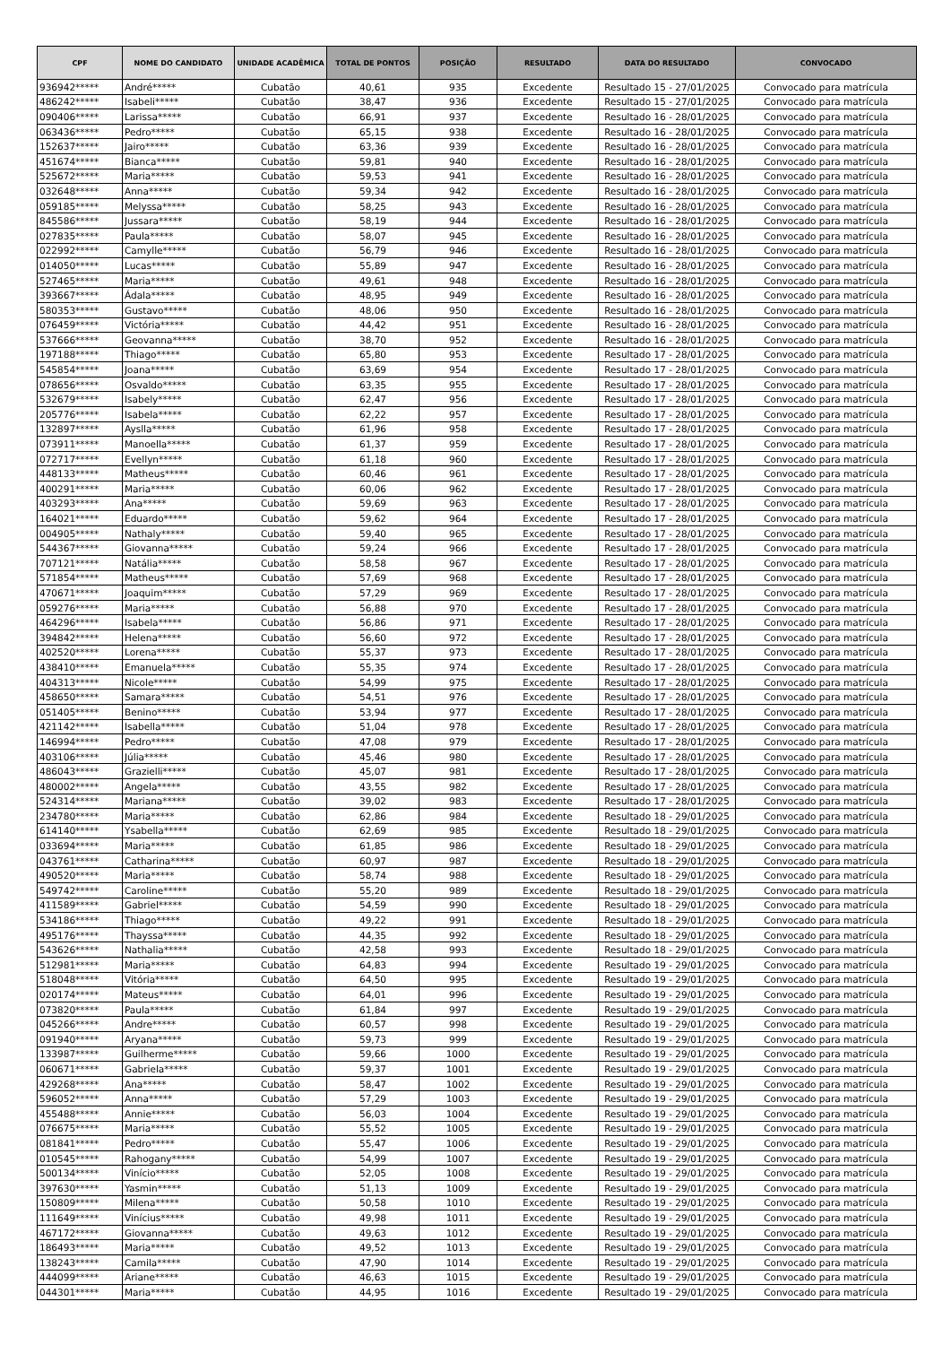| CPF | NOME DO CANDIDATO | UNIDADE ACADÊMICA | TOTAL DE PONTOS | POSIÇÃO | RESULTADO | DATA DO RESULTADO | CONVOCADO |
| --- | --- | --- | --- | --- | --- | --- | --- |
| 936942***** | André***** | Cubatão | 40,61 | 935 | Excedente | Resultado 15 - 27/01/2025 | Convocado para matrícula |
| 486242***** | Isabeli***** | Cubatão | 38,47 | 936 | Excedente | Resultado 15 - 27/01/2025 | Convocado para matrícula |
| 090406***** | Larissa***** | Cubatão | 66,91 | 937 | Excedente | Resultado 16 - 28/01/2025 | Convocado para matrícula |
| 063436***** | Pedro***** | Cubatão | 65,15 | 938 | Excedente | Resultado 16 - 28/01/2025 | Convocado para matrícula |
| 152637***** | Jairo***** | Cubatão | 63,36 | 939 | Excedente | Resultado 16 - 28/01/2025 | Convocado para matrícula |
| 451674***** | Bianca***** | Cubatão | 59,81 | 940 | Excedente | Resultado 16 - 28/01/2025 | Convocado para matrícula |
| 525672***** | Maria***** | Cubatão | 59,53 | 941 | Excedente | Resultado 16 - 28/01/2025 | Convocado para matrícula |
| 032648***** | Anna***** | Cubatão | 59,34 | 942 | Excedente | Resultado 16 - 28/01/2025 | Convocado para matrícula |
| 059185***** | Melyssa***** | Cubatão | 58,25 | 943 | Excedente | Resultado 16 - 28/01/2025 | Convocado para matrícula |
| 845586***** | Jussara***** | Cubatão | 58,19 | 944 | Excedente | Resultado 16 - 28/01/2025 | Convocado para matrícula |
| 027835***** | Paula***** | Cubatão | 58,07 | 945 | Excedente | Resultado 16 - 28/01/2025 | Convocado para matrícula |
| 022992***** | Camylle***** | Cubatão | 56,79 | 946 | Excedente | Resultado 16 - 28/01/2025 | Convocado para matrícula |
| 014050***** | Lucas***** | Cubatão | 55,89 | 947 | Excedente | Resultado 16 - 28/01/2025 | Convocado para matrícula |
| 527465***** | Maria***** | Cubatão | 49,61 | 948 | Excedente | Resultado 16 - 28/01/2025 | Convocado para matrícula |
| 393667***** | Ádala***** | Cubatão | 48,95 | 949 | Excedente | Resultado 16 - 28/01/2025 | Convocado para matrícula |
| 580353***** | Gustavo***** | Cubatão | 48,06 | 950 | Excedente | Resultado 16 - 28/01/2025 | Convocado para matrícula |
| 076459***** | Victória***** | Cubatão | 44,42 | 951 | Excedente | Resultado 16 - 28/01/2025 | Convocado para matrícula |
| 537666***** | Geovanna***** | Cubatão | 38,70 | 952 | Excedente | Resultado 16 - 28/01/2025 | Convocado para matrícula |
| 197188***** | Thiago***** | Cubatão | 65,80 | 953 | Excedente | Resultado 17 - 28/01/2025 | Convocado para matrícula |
| 545854***** | Joana***** | Cubatão | 63,69 | 954 | Excedente | Resultado 17 - 28/01/2025 | Convocado para matrícula |
| 078656***** | Osvaldo***** | Cubatão | 63,35 | 955 | Excedente | Resultado 17 - 28/01/2025 | Convocado para matrícula |
| 532679***** | Isabely***** | Cubatão | 62,47 | 956 | Excedente | Resultado 17 - 28/01/2025 | Convocado para matrícula |
| 205776***** | Isabela***** | Cubatão | 62,22 | 957 | Excedente | Resultado 17 - 28/01/2025 | Convocado para matrícula |
| 132897***** | Ayslla***** | Cubatão | 61,96 | 958 | Excedente | Resultado 17 - 28/01/2025 | Convocado para matrícula |
| 073911***** | Manoella***** | Cubatão | 61,37 | 959 | Excedente | Resultado 17 - 28/01/2025 | Convocado para matrícula |
| 072717***** | Evellyn***** | Cubatão | 61,18 | 960 | Excedente | Resultado 17 - 28/01/2025 | Convocado para matrícula |
| 448133***** | Matheus***** | Cubatão | 60,46 | 961 | Excedente | Resultado 17 - 28/01/2025 | Convocado para matrícula |
| 400291***** | Maria***** | Cubatão | 60,06 | 962 | Excedente | Resultado 17 - 28/01/2025 | Convocado para matrícula |
| 403293***** | Ana***** | Cubatão | 59,69 | 963 | Excedente | Resultado 17 - 28/01/2025 | Convocado para matrícula |
| 164021***** | Eduardo***** | Cubatão | 59,62 | 964 | Excedente | Resultado 17 - 28/01/2025 | Convocado para matrícula |
| 004905***** | Nathaly***** | Cubatão | 59,40 | 965 | Excedente | Resultado 17 - 28/01/2025 | Convocado para matrícula |
| 544367***** | Giovanna***** | Cubatão | 59,24 | 966 | Excedente | Resultado 17 - 28/01/2025 | Convocado para matrícula |
| 707121***** | Natália***** | Cubatão | 58,58 | 967 | Excedente | Resultado 17 - 28/01/2025 | Convocado para matrícula |
| 571854***** | Matheus***** | Cubatão | 57,69 | 968 | Excedente | Resultado 17 - 28/01/2025 | Convocado para matrícula |
| 470671***** | Joaquim***** | Cubatão | 57,29 | 969 | Excedente | Resultado 17 - 28/01/2025 | Convocado para matrícula |
| 059276***** | Maria***** | Cubatão | 56,88 | 970 | Excedente | Resultado 17 - 28/01/2025 | Convocado para matrícula |
| 464296***** | Isabela***** | Cubatão | 56,86 | 971 | Excedente | Resultado 17 - 28/01/2025 | Convocado para matrícula |
| 394842***** | Helena***** | Cubatão | 56,60 | 972 | Excedente | Resultado 17 - 28/01/2025 | Convocado para matrícula |
| 402520***** | Lorena***** | Cubatão | 55,37 | 973 | Excedente | Resultado 17 - 28/01/2025 | Convocado para matrícula |
| 438410***** | Emanuela***** | Cubatão | 55,35 | 974 | Excedente | Resultado 17 - 28/01/2025 | Convocado para matrícula |
| 404313***** | Nicole***** | Cubatão | 54,99 | 975 | Excedente | Resultado 17 - 28/01/2025 | Convocado para matrícula |
| 458650***** | Samara***** | Cubatão | 54,51 | 976 | Excedente | Resultado 17 - 28/01/2025 | Convocado para matrícula |
| 051405***** | Benino***** | Cubatão | 53,94 | 977 | Excedente | Resultado 17 - 28/01/2025 | Convocado para matrícula |
| 421142***** | Isabella***** | Cubatão | 51,04 | 978 | Excedente | Resultado 17 - 28/01/2025 | Convocado para matrícula |
| 146994***** | Pedro***** | Cubatão | 47,08 | 979 | Excedente | Resultado 17 - 28/01/2025 | Convocado para matrícula |
| 403106***** | Júlia***** | Cubatão | 45,46 | 980 | Excedente | Resultado 17 - 28/01/2025 | Convocado para matrícula |
| 486043***** | Grazielli***** | Cubatão | 45,07 | 981 | Excedente | Resultado 17 - 28/01/2025 | Convocado para matrícula |
| 480002***** | Angela***** | Cubatão | 43,55 | 982 | Excedente | Resultado 17 - 28/01/2025 | Convocado para matrícula |
| 524314***** | Mariana***** | Cubatão | 39,02 | 983 | Excedente | Resultado 17 - 28/01/2025 | Convocado para matrícula |
| 234780***** | Maria***** | Cubatão | 62,86 | 984 | Excedente | Resultado 18 - 29/01/2025 | Convocado para matrícula |
| 614140***** | Ysabella***** | Cubatão | 62,69 | 985 | Excedente | Resultado 18 - 29/01/2025 | Convocado para matrícula |
| 033694***** | Maria***** | Cubatão | 61,85 | 986 | Excedente | Resultado 18 - 29/01/2025 | Convocado para matrícula |
| 043761***** | Catharina***** | Cubatão | 60,97 | 987 | Excedente | Resultado 18 - 29/01/2025 | Convocado para matrícula |
| 490520***** | Maria***** | Cubatão | 58,74 | 988 | Excedente | Resultado 18 - 29/01/2025 | Convocado para matrícula |
| 549742***** | Caroline***** | Cubatão | 55,20 | 989 | Excedente | Resultado 18 - 29/01/2025 | Convocado para matrícula |
| 411589***** | Gabriel***** | Cubatão | 54,59 | 990 | Excedente | Resultado 18 - 29/01/2025 | Convocado para matrícula |
| 534186***** | Thiago***** | Cubatão | 49,22 | 991 | Excedente | Resultado 18 - 29/01/2025 | Convocado para matrícula |
| 495176***** | Thayssa***** | Cubatão | 44,35 | 992 | Excedente | Resultado 18 - 29/01/2025 | Convocado para matrícula |
| 543626***** | Nathalia***** | Cubatão | 42,58 | 993 | Excedente | Resultado 18 - 29/01/2025 | Convocado para matrícula |
| 512981***** | Maria***** | Cubatão | 64,83 | 994 | Excedente | Resultado 19 - 29/01/2025 | Convocado para matrícula |
| 518048***** | Vitória***** | Cubatão | 64,50 | 995 | Excedente | Resultado 19 - 29/01/2025 | Convocado para matrícula |
| 020174***** | Mateus***** | Cubatão | 64,01 | 996 | Excedente | Resultado 19 - 29/01/2025 | Convocado para matrícula |
| 073820***** | Paula***** | Cubatão | 61,84 | 997 | Excedente | Resultado 19 - 29/01/2025 | Convocado para matrícula |
| 045266***** | Andre***** | Cubatão | 60,57 | 998 | Excedente | Resultado 19 - 29/01/2025 | Convocado para matrícula |
| 091940***** | Aryana***** | Cubatão | 59,73 | 999 | Excedente | Resultado 19 - 29/01/2025 | Convocado para matrícula |
| 133987***** | Guilherme***** | Cubatão | 59,66 | 1000 | Excedente | Resultado 19 - 29/01/2025 | Convocado para matrícula |
| 060671***** | Gabriela***** | Cubatão | 59,37 | 1001 | Excedente | Resultado 19 - 29/01/2025 | Convocado para matrícula |
| 429268***** | Ana***** | Cubatão | 58,47 | 1002 | Excedente | Resultado 19 - 29/01/2025 | Convocado para matrícula |
| 596052***** | Anna***** | Cubatão | 57,29 | 1003 | Excedente | Resultado 19 - 29/01/2025 | Convocado para matrícula |
| 455488***** | Annie***** | Cubatão | 56,03 | 1004 | Excedente | Resultado 19 - 29/01/2025 | Convocado para matrícula |
| 076675***** | Maria***** | Cubatão | 55,52 | 1005 | Excedente | Resultado 19 - 29/01/2025 | Convocado para matrícula |
| 081841***** | Pedro***** | Cubatão | 55,47 | 1006 | Excedente | Resultado 19 - 29/01/2025 | Convocado para matrícula |
| 010545***** | Rahogany***** | Cubatão | 54,99 | 1007 | Excedente | Resultado 19 - 29/01/2025 | Convocado para matrícula |
| 500134***** | Vinício***** | Cubatão | 52,05 | 1008 | Excedente | Resultado 19 - 29/01/2025 | Convocado para matrícula |
| 397630***** | Yasmin***** | Cubatão | 51,13 | 1009 | Excedente | Resultado 19 - 29/01/2025 | Convocado para matrícula |
| 150809***** | Milena***** | Cubatão | 50,58 | 1010 | Excedente | Resultado 19 - 29/01/2025 | Convocado para matrícula |
| 111649***** | Vinícius***** | Cubatão | 49,98 | 1011 | Excedente | Resultado 19 - 29/01/2025 | Convocado para matrícula |
| 467172***** | Giovanna***** | Cubatão | 49,63 | 1012 | Excedente | Resultado 19 - 29/01/2025 | Convocado para matrícula |
| 186493***** | Maria***** | Cubatão | 49,52 | 1013 | Excedente | Resultado 19 - 29/01/2025 | Convocado para matrícula |
| 138243***** | Camila***** | Cubatão | 47,90 | 1014 | Excedente | Resultado 19 - 29/01/2025 | Convocado para matrícula |
| 444099***** | Ariane***** | Cubatão | 46,63 | 1015 | Excedente | Resultado 19 - 29/01/2025 | Convocado para matrícula |
| 044301***** | Maria***** | Cubatão | 44,95 | 1016 | Excedente | Resultado 19 - 29/01/2025 | Convocado para matrícula |